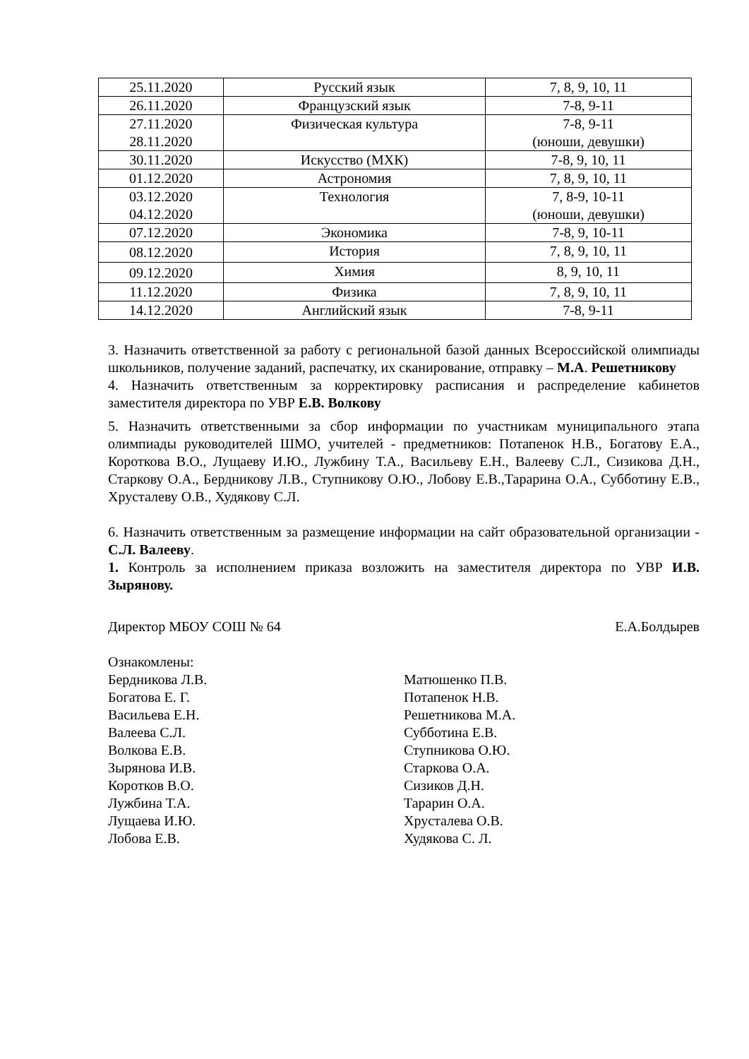| 25.11.2020 | Русский язык | 7, 8, 9, 10, 11 |
| 26.11.2020 | Французский язык | 7-8, 9-11 |
| 27.11.2020 28.11.2020 | Физическая культура | 7-8, 9-11 (юноши, девушки) |
| 30.11.2020 | Искусство (МХК) | 7-8, 9, 10, 11 |
| 01.12.2020 | Астрономия | 7, 8, 9, 10, 11 |
| 03.12.2020 04.12.2020 | Технология | 7, 8-9, 10-11 (юноши, девушки) |
| 07.12.2020 | Экономика | 7-8, 9, 10-11 |
| 08.12.2020 | История | 7, 8, 9, 10, 11 |
| 09.12.2020 | Химия | 8, 9, 10, 11 |
| 11.12.2020 | Физика | 7, 8, 9, 10, 11 |
| 14.12.2020 | Английский язык | 7-8, 9-11 |
3. Назначить ответственной за работу с региональной базой данных Всероссийской олимпиады школьников, получение заданий, распечатку, их сканирование, отправку – М.А. Решетникову
4. Назначить ответственным за корректировку расписания и распределение кабинетов заместителя директора по УВР Е.В. Волкову
5. Назначить ответственными за сбор информации по участникам муниципального этапа олимпиады руководителей ШМО, учителей - предметников: Потапенок Н.В., Богатову Е.А., Короткова В.О., Лущаеву И.Ю., Лужбину Т.А., Васильеву Е.Н., Валееву С.Л., Сизикова Д.Н., Старкову О.А., Бердникову Л.В., Ступникову О.Ю., Лобову Е.В.,Тараринa О.А., Субботину Е.В., Хрусталеву О.В., Худякову С.Л.
6. Назначить ответственным за размещение информации на сайт образовательной организации - С.Л. Валееву.
1. Контроль за исполнением приказа возложить на заместителя директора по УВР И.В. Зырянову.
Директор МБОУ СОШ № 64 Е.А.Болдырев
Ознакомлены:
Бердникова Л.В.
Богатова Е. Г.
Васильева Е.Н.
Валеева С.Л.
Волкова Е.В.
Зырянова И.В.
Коротков В.О.
Лужбина Т.А.
Лущаева И.Ю.
Лобова Е.В.
Матюшенко П.В.
Потапенок Н.В.
Решетникова М.А.
Субботина Е.В.
Ступникова О.Ю.
Старкова О.А.
Сизиков Д.Н.
Тарарин О.А.
Хрусталева О.В.
Худякова С. Л.